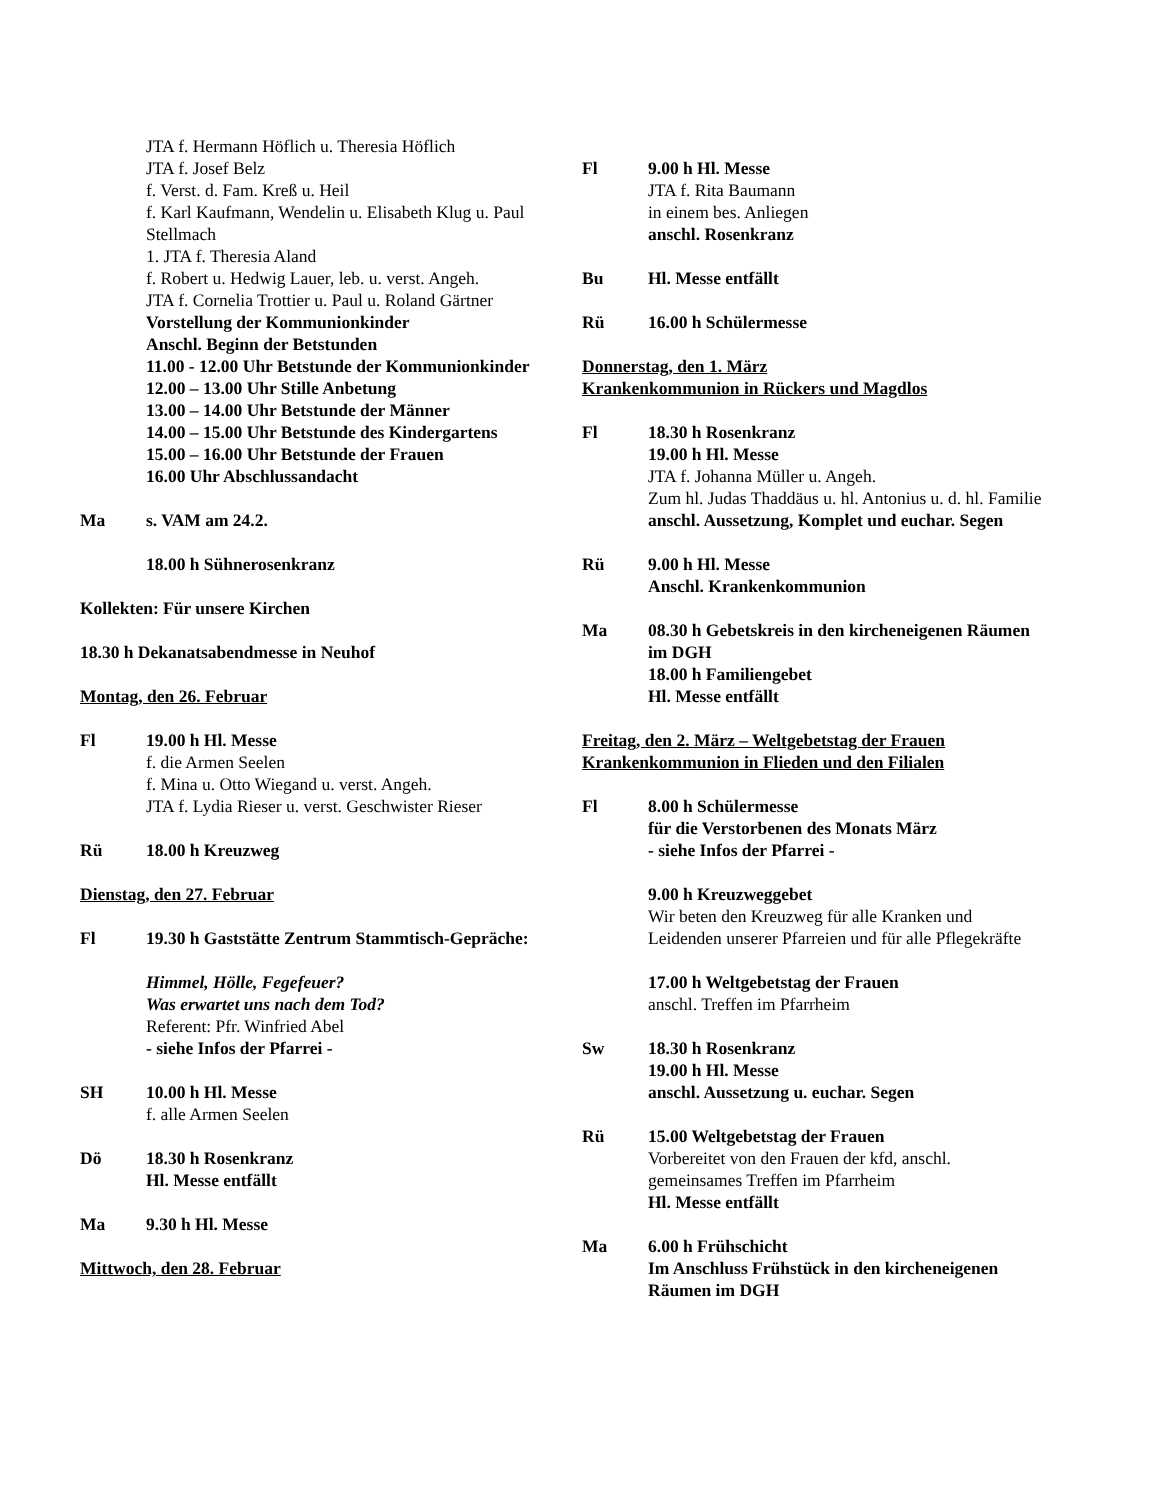JTA f. Hermann Höflich u. Theresia Höflich
JTA f. Josef Belz
f. Verst. d. Fam. Kreß u. Heil
f. Karl Kaufmann, Wendelin u. Elisabeth Klug u. Paul Stellmach
1. JTA f. Theresia Aland
f. Robert u. Hedwig Lauer, leb. u. verst. Angeh.
JTA f. Cornelia Trottier u. Paul u. Roland Gärtner
Vorstellung der Kommunionkinder
Anschl. Beginn der Betstunden
11.00 - 12.00 Uhr Betstunde der Kommunionkinder
12.00 – 13.00 Uhr Stille Anbetung
13.00 – 14.00 Uhr Betstunde der Männer
14.00 – 15.00 Uhr Betstunde des Kindergartens
15.00 – 16.00 Uhr Betstunde der Frauen
16.00 Uhr Abschlussandacht
Ma s. VAM am 24.2.
18.00 h Sühnerosenkranz
Kollekten: Für unsere Kirchen
18.30 h Dekanatsabendmesse in Neuhof
Montag, den 26. Februar
Fl 19.00 h Hl. Messe
f. die Armen Seelen
f. Mina u. Otto Wiegand u. verst. Angeh.
JTA f. Lydia Rieser u. verst. Geschwister Rieser
Rü 18.00 h Kreuzweg
Dienstag, den 27. Februar
Fl 19.30 h Gaststätte Zentrum Stammtisch-Gepräche:
Himmel, Hölle, Fegefeuer?
Was erwartet uns nach dem Tod?
Referent: Pfr. Winfried Abel
- siehe Infos der Pfarrei -
SH 10.00 h Hl. Messe
f. alle Armen Seelen
Dö 18.30 h Rosenkranz
Hl. Messe entfällt
Ma 9.30 h Hl. Messe
Mittwoch, den 28. Februar
Fl 9.00 h Hl. Messe
JTA f. Rita Baumann
in einem bes. Anliegen
anschl. Rosenkranz
Bu Hl. Messe entfällt
Rü 16.00 h Schülermesse
Donnerstag, den 1. März
Krankenkommunion in Rückers und Magdlos
Fl 18.30 h Rosenkranz
19.00 h Hl. Messe
JTA f. Johanna Müller u. Angeh.
Zum hl. Judas Thaddäus u. hl. Antonius u. d. hl. Familie
anschl. Aussetzung, Komplet und euchar. Segen
Rü 9.00 h Hl. Messe
Anschl. Krankenkommunion
Ma 08.30 h Gebetskreis in den kircheneigenen Räumen im DGH
18.00 h Familiengebet
Hl. Messe entfällt
Freitag, den 2. März – Weltgebetstag der Frauen
Krankenkommunion in Flieden und den Filialen
Fl 8.00 h Schülermesse
für die Verstorbenen des Monats März
- siehe Infos der Pfarrei -
9.00 h Kreuzweggebet
Wir beten den Kreuzweg für alle Kranken und Leidenden unserer Pfarreien und für alle Pflegekräfte
17.00 h Weltgebetstag der Frauen
anschl. Treffen im Pfarrheim
Sw 18.30 h Rosenkranz
19.00 h Hl. Messe
anschl. Aussetzung u. euchar. Segen
Rü 15.00 Weltgebetstag der Frauen
Vorbereitet von den Frauen der kfd, anschl. gemeinsames Treffen im Pfarrheim
Hl. Messe entfällt
Ma 6.00 h Frühschicht
Im Anschluss Frühstück in den kircheneigenen Räumen im DGH